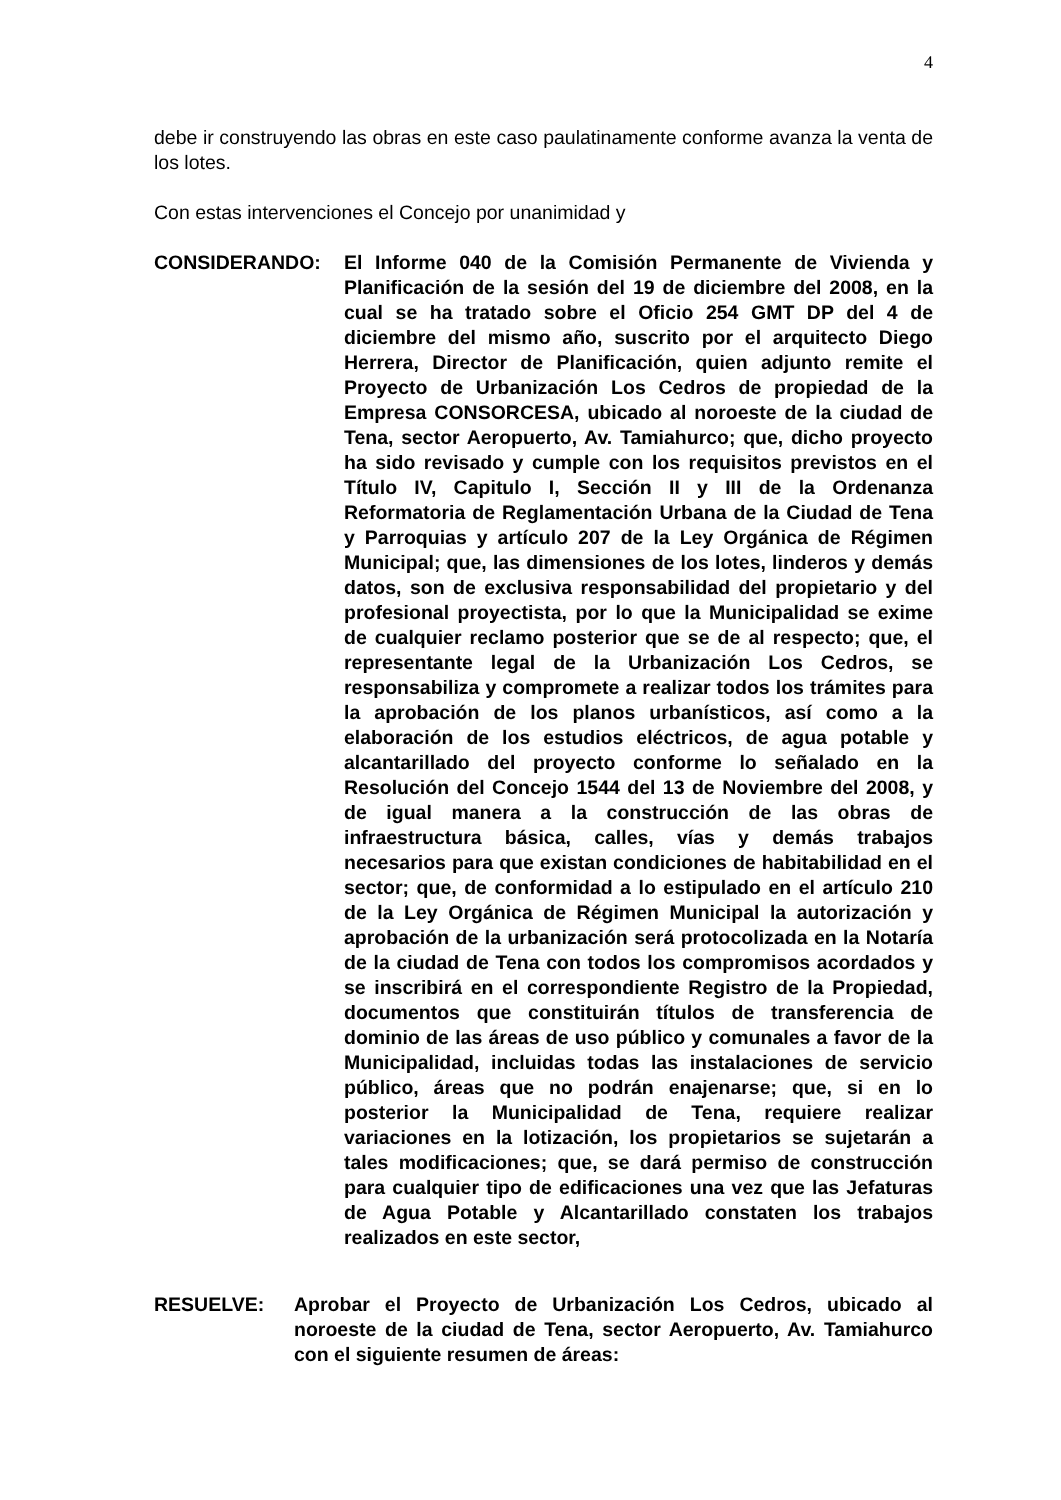4
debe ir construyendo las obras en este caso paulatinamente conforme avanza la venta de los lotes.
Con estas intervenciones el Concejo por unanimidad y
CONSIDERANDO: El Informe 040 de la Comisión Permanente de Vivienda y Planificación de la sesión del 19 de diciembre del 2008, en la cual se ha tratado sobre el Oficio 254 GMT DP del 4 de diciembre del mismo año, suscrito por el arquitecto Diego Herrera, Director de Planificación, quien adjunto remite el Proyecto de Urbanización Los Cedros de propiedad de la Empresa CONSORCESA, ubicado al noroeste de la ciudad de Tena, sector Aeropuerto, Av. Tamiahurco; que, dicho proyecto ha sido revisado y cumple con los requisitos previstos en el Título IV, Capitulo I, Sección II y III de la Ordenanza Reformatoria de Reglamentación Urbana de la Ciudad de Tena y Parroquias y artículo 207 de la Ley Orgánica de Régimen Municipal; que, las dimensiones de los lotes, linderos y demás datos, son de exclusiva responsabilidad del propietario y del profesional proyectista, por lo que la Municipalidad se exime de cualquier reclamo posterior que se de al respecto; que, el representante legal de la Urbanización Los Cedros, se responsabiliza y compromete a realizar todos los trámites para la aprobación de los planos urbanísticos, así como a la elaboración de los estudios eléctricos, de agua potable y alcantarillado del proyecto conforme lo señalado en la Resolución del Concejo 1544 del 13 de Noviembre del 2008, y de igual manera a la construcción de las obras de infraestructura básica, calles, vías y demás trabajos necesarios para que existan condiciones de habitabilidad en el sector; que, de conformidad a lo estipulado en el artículo 210 de la Ley Orgánica de Régimen Municipal la autorización y aprobación de la urbanización será protocolizada en la Notaría de la ciudad de Tena con todos los compromisos acordados y se inscribirá en el correspondiente Registro de la Propiedad, documentos que constituirán títulos de transferencia de dominio de las áreas de uso público y comunales a favor de la Municipalidad, incluidas todas las instalaciones de servicio público, áreas que no podrán enajenarse; que, si en lo posterior la Municipalidad de Tena, requiere realizar variaciones en la lotización, los propietarios se sujetarán a tales modificaciones; que, se dará permiso de construcción para cualquier tipo de edificaciones una vez que las Jefaturas de Agua Potable y Alcantarillado constaten los trabajos realizados en este sector,
RESUELVE: Aprobar el Proyecto de Urbanización Los Cedros, ubicado al noroeste de la ciudad de Tena, sector Aeropuerto, Av. Tamiahurco con el siguiente resumen de áreas: